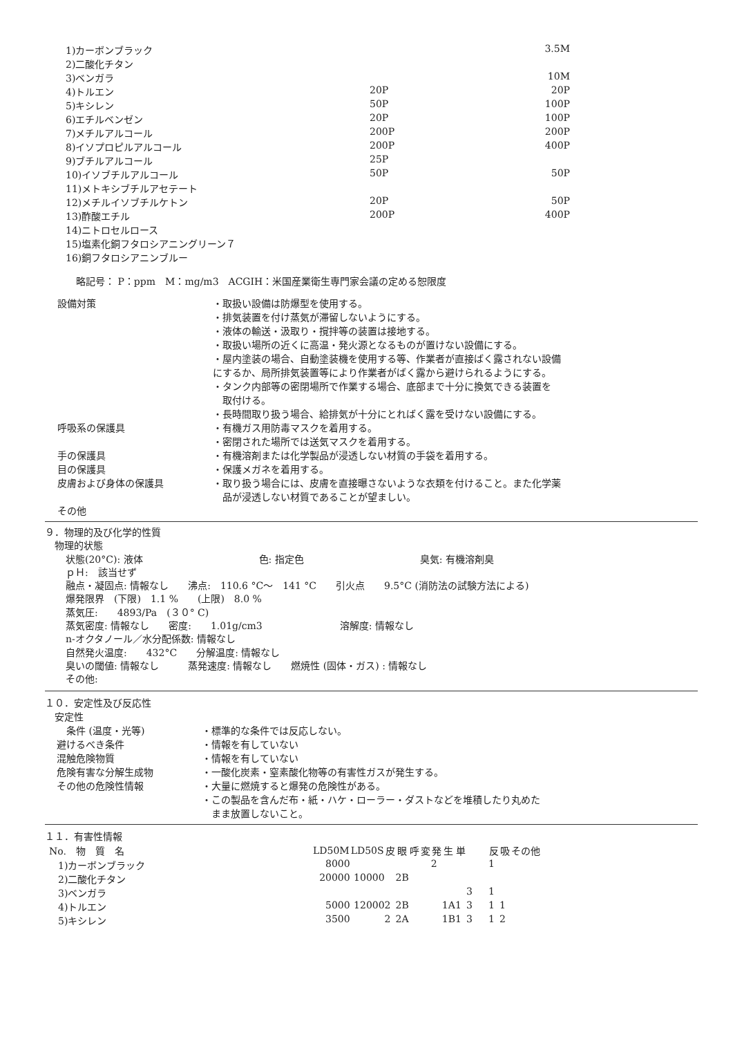| 1)カーボンブラック | | 3.5M |
| 2)二酸化チタン | | |
| 3)ベンガラ | | 10M |
| 4)トルエン | 20P | 20P |
| 5)キシレン | 50P | 100P |
| 6)エチルベンゼン | 20P | 100P |
| 7)メチルアルコール | 200P | 200P |
| 8)イソプロピルアルコール | 200P | 400P |
| 9)ブチルアルコール | 25P | |
| 10)イソブチルアルコール | 50P | 50P |
| 11)メトキシブチルアセテート | | |
| 12)メチルイソブチルケトン | 20P | 50P |
| 13)酢酸エチル | 200P | 400P |
| 14)ニトロセルロース | | |
| 15)塩素化銅フタロシアニングリーン７ | | |
| 16)銅フタロシアニンブルー | | |
略記号： P：ppm　M：mg/m3　ACGIH：米国産業衛生専門家会議の定める恕限度
| 設備対策 | ・取扱い設備は防爆型を使用する。 ・排気装置を付け蒸気が滞留しないようにする。 ・液体の輸送・汲取り・撹拌等の装置は接地する。 ・取扱い場所の近くに高温・発火源となるものが置けない設備にする。 ・屋内塗装の場合、自動塗装機を使用する等、作業者が直接ばく露されない設備 にするか、局所排気装置等により作業者がばく露から避けられるようにする。 ・タンク内部等の密閉場所で作業する場合、底部まで十分に換気できる装置を 取付ける。 ・長時間取り扱う場合、給排気が十分にとればく露を受けない設備にする。 |
| 呼吸系の保護具 | ・有機ガス用防毒マスクを着用する。 ・密閉された場所では送気マスクを着用する。 |
| 手の保護具 | ・有機溶剤または化学製品が浸透しない材質の手袋を着用する。 |
| 目の保護具 | ・保護メガネを着用する。 |
| 皮膚および身体の保護具 | ・取り扱う場合には、皮膚を直接曝さないような衣類を付けること。また化学薬 品が浸透しない材質であることが望ましい。 |
| その他 | |
９．物理的及び化学的性質
　物理的状態
状態(20°C): 液体　　　　　　　　　　　　色: 指定色　　　　　　　　　　　　臭気: 有機溶剤臭
ｐＨ:　該当せず
融点・凝固点: 情報なし　　沸点:　110.6 °C～　141 °C　　引火点　　9.5°C (消防法の試験方法による)
爆発限界　(下限)　1.1 %　　(上限)　8.0 %
蒸気圧:　　4893/Pa　(３０° C)
蒸気密度: 情報なし　　密度:　　1.01g/cm3　　　　　　　　溶解度: 情報なし
n-オクタノール／水分配係数: 情報なし
自然発火温度:　　432°C　　分解温度: 情報なし
臭いの閾値: 情報なし　　　蒸発速度: 情報なし　　燃焼性 (固体・ガス) : 情報なし
その他:
１０．安定性及び反応性
　安定性
| 条件 (温度・光等) | ・標準的な条件では反応しない。 |
| 避けるべき条件 | ・情報を有していない |
| 混触危険物質 | ・情報を有していない |
| 危険有害な分解生成物 | ・一酸化炭素・窒素酸化物等の有害性ガスが発生する。 |
| その他の危険性情報 | ・大量に燃焼すると爆発の危険性がある。 ・この製品を含んだ布・紙・ハケ・ローラー・ダストなどを堆積したり丸めた まま放置しないこと。 |
１１．有害性情報
| No. 物 質 名 | LD50M | LD50S | 皮 | 眼 | 呼 | 変 | 発 | 生 | 単 | | 反 | 吸 | その他 |
| --- | --- | --- | --- | --- | --- | --- | --- | --- | --- | --- | --- | --- | --- |
| 1)カーボンブラック | 8000 | | | | | | 2 | | | | 1 | | |
| 2)二酸化チタン | 20000 | 10000 | | 2B | | | | | | | | | |
| 3)ベンガラ | | | | | | | | | | 3 | 1 | | |
| 4)トルエン | 5000 | 12000 | 2 | 2B | | | | 1A | 1 | 3 | 1 | 1 | |
| 5)キシレン | 3500 | | 2 | 2A | | | | 1B | 1 | 3 | 1 | 2 | |